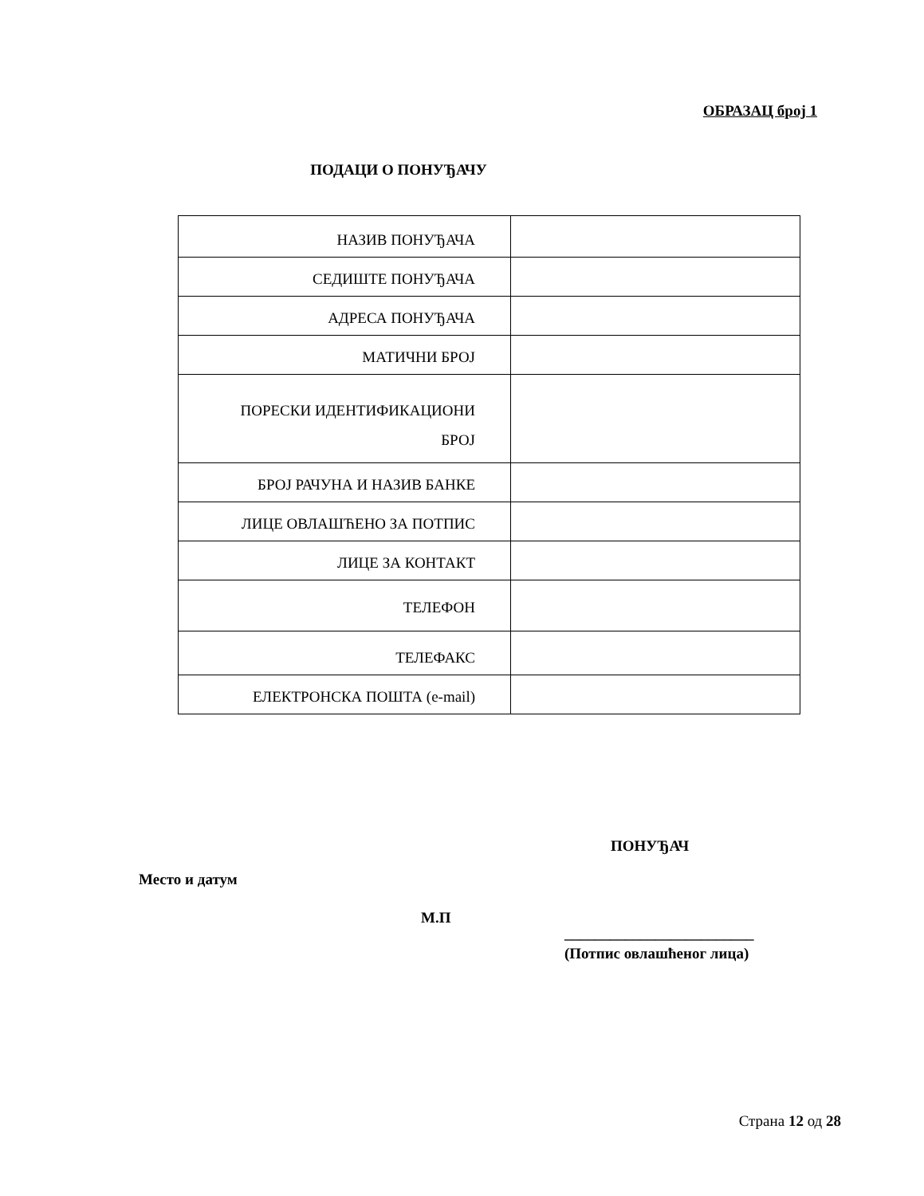ОБРАЗАЦ број 1
ПОДАЦИ О ПОНУЂАЧУ
| НАЗИВ ПОНУЂАЧА | |
| СЕДИШТЕ ПОНУЂАЧА | |
| АДРЕСА ПОНУЂАЧА | |
| МАТИЧНИ БРОЈ | |
| ПОРЕСКИ ИДЕНТИФИКАЦИОНИ БРОЈ | |
| БРОЈ РАЧУНА И НАЗИВ БАНКЕ | |
| ЛИЦЕ ОВЛАШЋЕНО ЗА ПОТПИС | |
| ЛИЦЕ ЗА КОНТАКТ | |
| ТЕЛЕФОН | |
| ТЕЛЕФАКС | |
| ЕЛЕКТРОНСКА ПОШТА (e-mail) | |
ПОНУЂАЧ
Место и датум
М.П
_________________________
(Потпис овлашћеног лица)
Страна 12 од 28